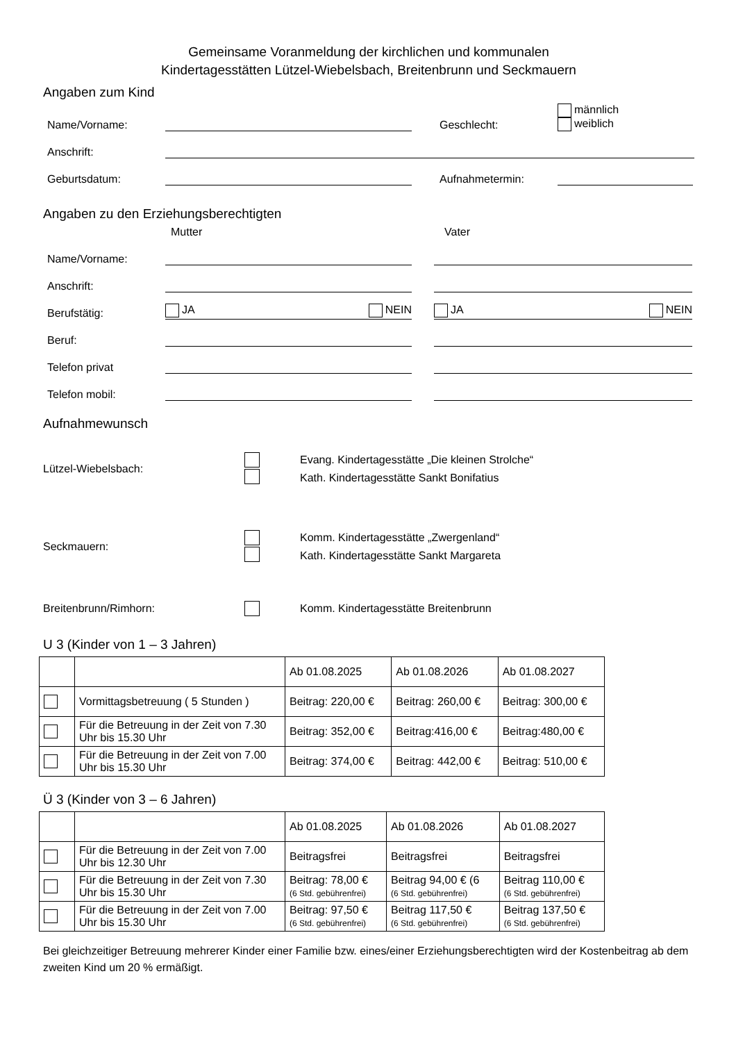Gemeinsame Voranmeldung der kirchlichen und kommunalen
Kindertagesstätten Lützel-Wiebelsbach, Breitenbrunn und Seckmauern
Angaben zum Kind
Name/Vorname:
Geschlecht:
männlich
weiblich
Anschrift:
Geburtsdatum:
Aufnahmetermin:
Angaben zu den Erziehungsberechtigten
Mutter Vater
Name/Vorname:
Anschrift:
Berufstätig:
JA NEIN
JA NEIN
Beruf:
Telefon privat
Telefon mobil:
Aufnahmewunsch
Lützel-Wiebelsbach:
Evang. Kindertagesstätte „Die kleinen Strolche“
Kath. Kindertagesstätte Sankt Bonifatius
Seckmauern:
Komm. Kindertagesstätte „Zwergenland“
Kath. Kindertagesstätte Sankt Margareta
Breitenbrunn/Rimhorn:
Komm. Kindertagesstätte Breitenbrunn
U 3 (Kinder von 1 – 3 Jahren)
| | | Ab 01.08.2025 | Ab 01.08.2026 | Ab 01.08.2027 |
| --- | --- | --- | --- | --- |
| | Vormittagsbetreuung ( 5 Stunden ) | Beitrag: 220,00 € | Beitrag: 260,00 € | Beitrag: 300,00 € |
| | Für die Betreuung in der Zeit von 7.30 Uhr bis 15.30 Uhr | Beitrag: 352,00 € | Beitrag:416,00 € | Beitrag:480,00 € |
| | Für die Betreuung in der Zeit von 7.00 Uhr bis 15.30 Uhr | Beitrag: 374,00 € | Beitrag: 442,00 € | Beitrag: 510,00 € |
Ü 3 (Kinder von 3 – 6 Jahren)
| | | Ab 01.08.2025 | Ab 01.08.2026 | Ab 01.08.2027 |
| --- | --- | --- | --- | --- |
| | Für die Betreuung in der Zeit von 7.00 Uhr bis 12.30 Uhr | Beitragsfrei | Beitragsfrei | Beitragsfrei |
| | Für die Betreuung in der Zeit von 7.30 Uhr bis 15.30 Uhr | Beitrag: 78,00 € (6 Std. gebührenfrei) | Beitrag 94,00 € (6 (6 Std. gebührenfrei) | Beitrag 110,00 € (6 Std. gebührenfrei) |
| | Für die Betreuung in der Zeit von 7.00 Uhr bis 15.30 Uhr | Beitrag: 97,50 € (6 Std. gebührenfrei) | Beitrag 117,50 € (6 Std. gebührenfrei) | Beitrag 137,50 € (6 Std. gebührenfrei) |
Bei gleichzeitiger Betreuung mehrerer Kinder einer Familie bzw. eines/einer Erziehungsberechtigten wird der Kostenbeitrag ab dem zweiten Kind um 20 % ermäßigt.